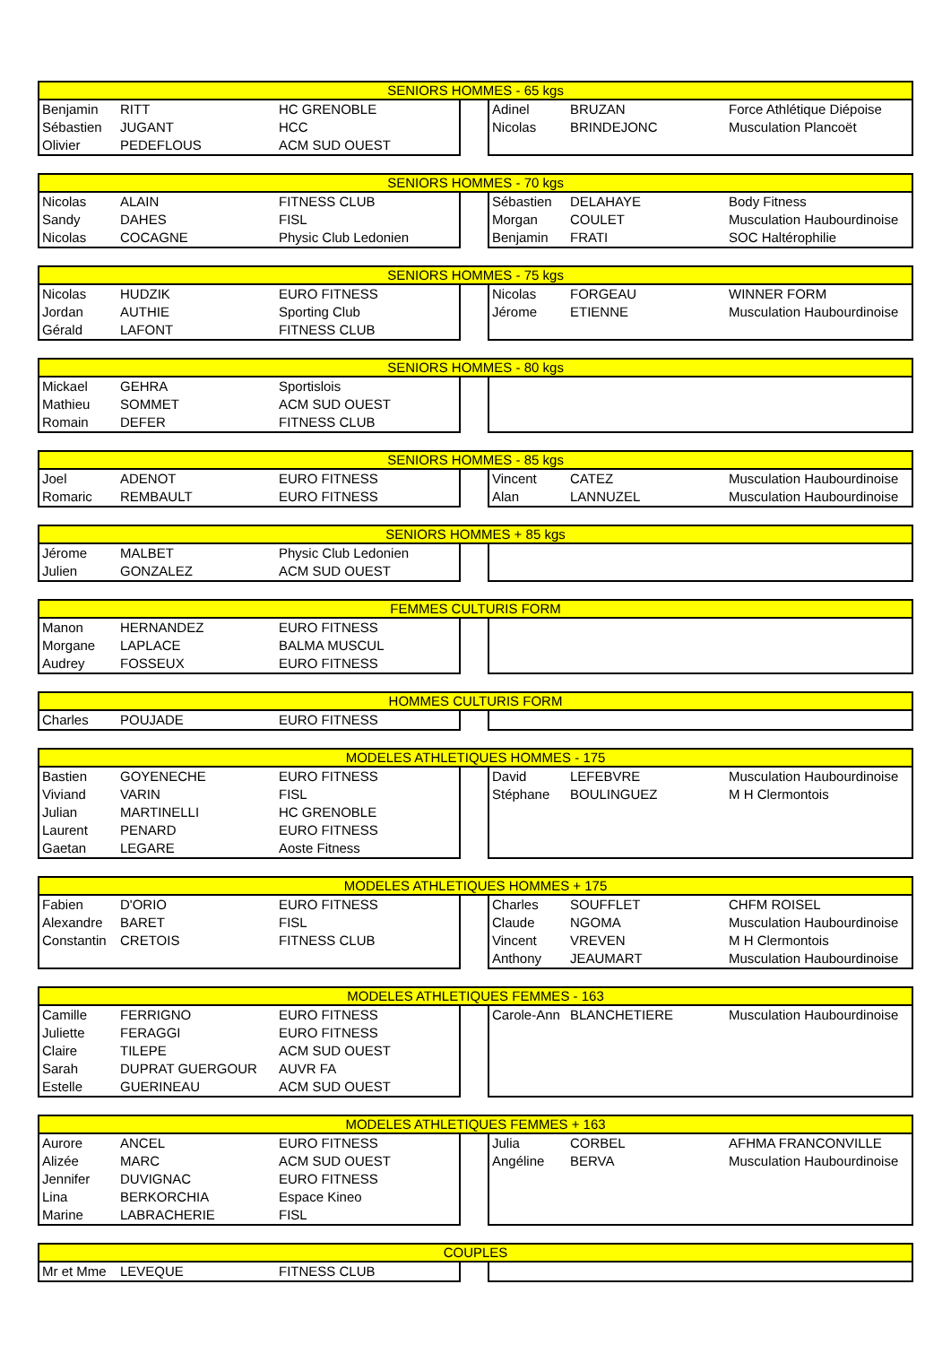| SENIORS HOMMES - 65 kgs | | | | | | |
| --- | --- | --- | --- | --- | --- | --- |
| Benjamin | RITT | HC GRENOBLE | | Adinel | BRUZAN | Force Athlétique Diépoise |
| Sébastien | JUGANT | HCC | | Nicolas | BRINDEJONC | Musculation Plancoët |
| Olivier | PEDEFLOUS | ACM SUD OUEST | | | | |
| SENIORS HOMMES - 70 kgs | | | | | | |
| --- | --- | --- | --- | --- | --- | --- |
| Nicolas | ALAIN | FITNESS CLUB | | Sébastien | DELAHAYE | Body Fitness |
| Sandy | DAHES | FISL | | Morgan | COULET | Musculation Haubourdinoise |
| Nicolas | COCAGNE | Physic Club Ledonien | | Benjamin | FRATI | SOC Haltérophilie |
| SENIORS HOMMES - 75 kgs | | | | | | |
| --- | --- | --- | --- | --- | --- | --- |
| Nicolas | HUDZIK | EURO FITNESS | | Nicolas | FORGEAU | WINNER FORM |
| Jordan | AUTHIE | Sporting Club | | Jérome | ETIENNE | Musculation Haubourdinoise |
| Gérald | LAFONT | FITNESS CLUB | | | | |
| SENIORS HOMMES - 80 kgs | | | | | | |
| --- | --- | --- | --- | --- | --- | --- |
| Mickael | GEHRA | Sportislois | | | | |
| Mathieu | SOMMET | ACM SUD OUEST | | | | |
| Romain | DEFER | FITNESS CLUB | | | | |
| SENIORS HOMMES - 85 kgs | | | | | | |
| --- | --- | --- | --- | --- | --- | --- |
| Joel | ADENOT | EURO FITNESS | | Vincent | CATEZ | Musculation Haubourdinoise |
| Romaric | REMBAULT | EURO FITNESS | | Alan | LANNUZEL | Musculation Haubourdinoise |
| SENIORS HOMMES + 85 kgs | | | | | | |
| --- | --- | --- | --- | --- | --- | --- |
| Jérome | MALBET | Physic Club Ledonien | | | | |
| Julien | GONZALEZ | ACM SUD OUEST | | | | |
| FEMMES CULTURIS FORM | | | | | | |
| --- | --- | --- | --- | --- | --- | --- |
| Manon | HERNANDEZ | EURO FITNESS | | | | |
| Morgane | LAPLACE | BALMA MUSCUL | | | | |
| Audrey | FOSSEUX | EURO FITNESS | | | | |
| HOMMES CULTURIS FORM | | | | | | |
| --- | --- | --- | --- | --- | --- | --- |
| Charles | POUJADE | EURO FITNESS | | | | |
| MODELES ATHLETIQUES HOMMES - 175 | | | | | | |
| --- | --- | --- | --- | --- | --- | --- |
| Bastien | GOYENECHE | EURO FITNESS | | David | LEFEBVRE | Musculation Haubourdinoise |
| Viviand | VARIN | FISL | | Stéphane | BOULINGUEZ | M H Clermontois |
| Julian | MARTINELLI | HC GRENOBLE | | | | |
| Laurent | PENARD | EURO FITNESS | | | | |
| Gaetan | LEGARE | Aoste Fitness | | | | |
| MODELES ATHLETIQUES HOMMES + 175 | | | | | | |
| --- | --- | --- | --- | --- | --- | --- |
| Fabien | D'ORIO | EURO FITNESS | | Charles | SOUFFLET | CHFM ROISEL |
| Alexandre | BARET | FISL | | Claude | NGOMA | Musculation Haubourdinoise |
| Constantin | CRETOIS | FITNESS CLUB | | Vincent | VREVEN | M H Clermontois |
| | | | | Anthony | JEAUMART | Musculation Haubourdinoise |
| MODELES ATHLETIQUES FEMMES - 163 | | | | | | |
| --- | --- | --- | --- | --- | --- | --- |
| Camille | FERRIGNO | EURO FITNESS | | Carole-Ann | BLANCHETIERE | Musculation Haubourdinoise |
| Juliette | FERAGGI | EURO FITNESS | | | | |
| Claire | TILEPE | ACM SUD OUEST | | | | |
| Sarah | DUPRAT GUERGOUR | AUVR FA | | | | |
| Estelle | GUERINEAU | ACM SUD OUEST | | | | |
| MODELES ATHLETIQUES FEMMES + 163 | | | | | | |
| --- | --- | --- | --- | --- | --- | --- |
| Aurore | ANCEL | EURO FITNESS | | Julia | CORBEL | AFHMA FRANCONVILLE |
| Alizée | MARC | ACM SUD OUEST | | Angéline | BERVA | Musculation Haubourdinoise |
| Jennifer | DUVIGNAC | EURO FITNESS | | | | |
| Lina | BERKORCHIA | Espace Kineo | | | | |
| Marine | LABRACHERIE | FISL | | | | |
| COUPLES | | | | | | |
| --- | --- | --- | --- | --- | --- | --- |
| Mr et Mme | LEVEQUE | FITNESS CLUB | | | | |